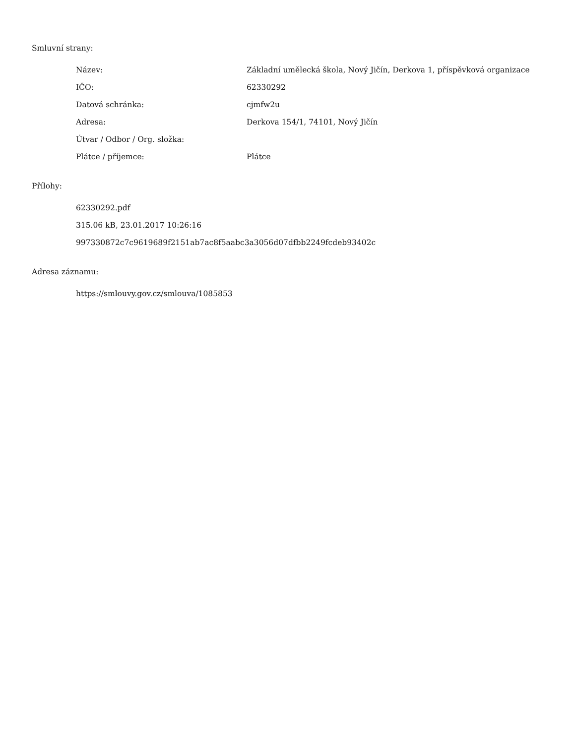Smluvní strany:
| Název: | Základní umělecká škola, Nový Jičín, Derkova 1, příspěvková organizace |
| IČO: | 62330292 |
| Datová schránka: | cjmfw2u |
| Adresa: | Derkova 154/1, 74101, Nový Jičín |
| Útvar / Odbor / Org. složka: | |
| Plátce / příjemce: | Plátce |
Přílohy:
62330292.pdf
315.06 kB, 23.01.2017 10:26:16
997330872c7c9619689f2151ab7ac8f5aabc3a3056d07dfbb2249fcdeb93402c
Adresa záznamu:
https://smlouvy.gov.cz/smlouva/1085853